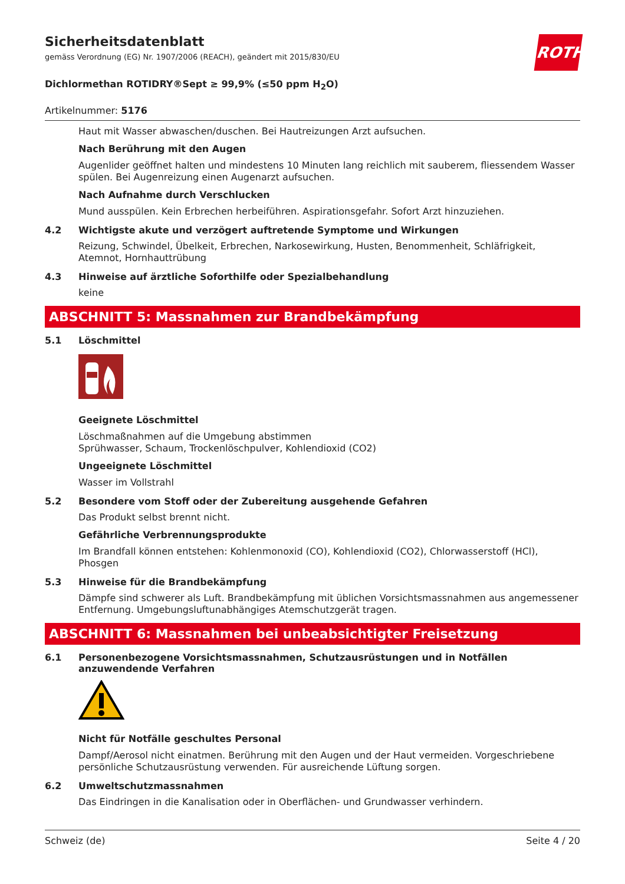ROTH
Sicherheitsdatenblatt
gemäss Verordnung (EG) Nr. 1907/2006 (REACH), geändert mit 2015/830/EU
Dichlormethan ROTIDRY®Sept ≥ 99,9% (≤50 ppm H<sub>2</sub>O)
Artikelnummer: 5176
Haut mit Wasser abwaschen/duschen. Bei Hautreizungen Arzt aufsuchen.
Nach Berührung mit den Augen
Augenlider geöffnet halten und mindestens 10 Minuten lang reichlich mit sauberem, fliessendem Wasser spülen. Bei Augenreizung einen Augenarzt aufsuchen.
Nach Aufnahme durch Verschlucken
Mund ausspülen. Kein Erbrechen herbeiführen. Aspirationsgefahr. Sofort Arzt hinzuziehen.
4.2 Wichtigste akute und verzögert auftretende Symptome und Wirkungen
Reizung, Schwindel, Übelkeit, Erbrechen, Narkosewirkung, Husten, Benommenheit, Schläfrigkeit, Atemnot, Hornhauttrübung
4.3 Hinweise auf ärztliche Soforthilfe oder Spezialbehandlung
keine
ABSCHNITT 5: Massnahmen zur Brandbekämpfung
5.1 Löschmittel
Geeignete Löschmittel
Löschmaßnahmen auf die Umgebung abstimmen
Sprühwasser, Schaum, Trockenlöschpulver, Kohlendioxid (CO2)
Ungeeignete Löschmittel
Wasser im Vollstrahl
5.2 Besondere vom Stoff oder der Zubereitung ausgehende Gefahren
Das Produkt selbst brennt nicht.
Gefährliche Verbrennungsprodukte
Im Brandfall können entstehen: Kohlenmonoxid (CO), Kohlendioxid (CO2), Chlorwasserstoff (HCl), Phosgen
5.3 Hinweise für die Brandbekämpfung
Dämpfe sind schwerer als Luft. Brandbekämpfung mit üblichen Vorsichtsmassnahmen aus angemessener Entfernung. Umgebungsluftunabhängiges Atemschutzgerät tragen.
ABSCHNITT 6: Massnahmen bei unbeabsichtigter Freisetzung
6.1 Personenbezogene Vorsichtsmassnahmen, Schutzausrüstungen und in Notfällen anzuwendende Verfahren
Nicht für Notfälle geschultes Personal
Dampf/Aerosol nicht einatmen. Berührung mit den Augen und der Haut vermeiden. Vorgeschriebene persönliche Schutzausrüstung verwenden. Für ausreichende Lüftung sorgen.
6.2 Umweltschutzmassnahmen
Das Eindringen in die Kanalisation oder in Oberflächen- und Grundwasser verhindern.
Schweiz (de) Seite 4 / 20